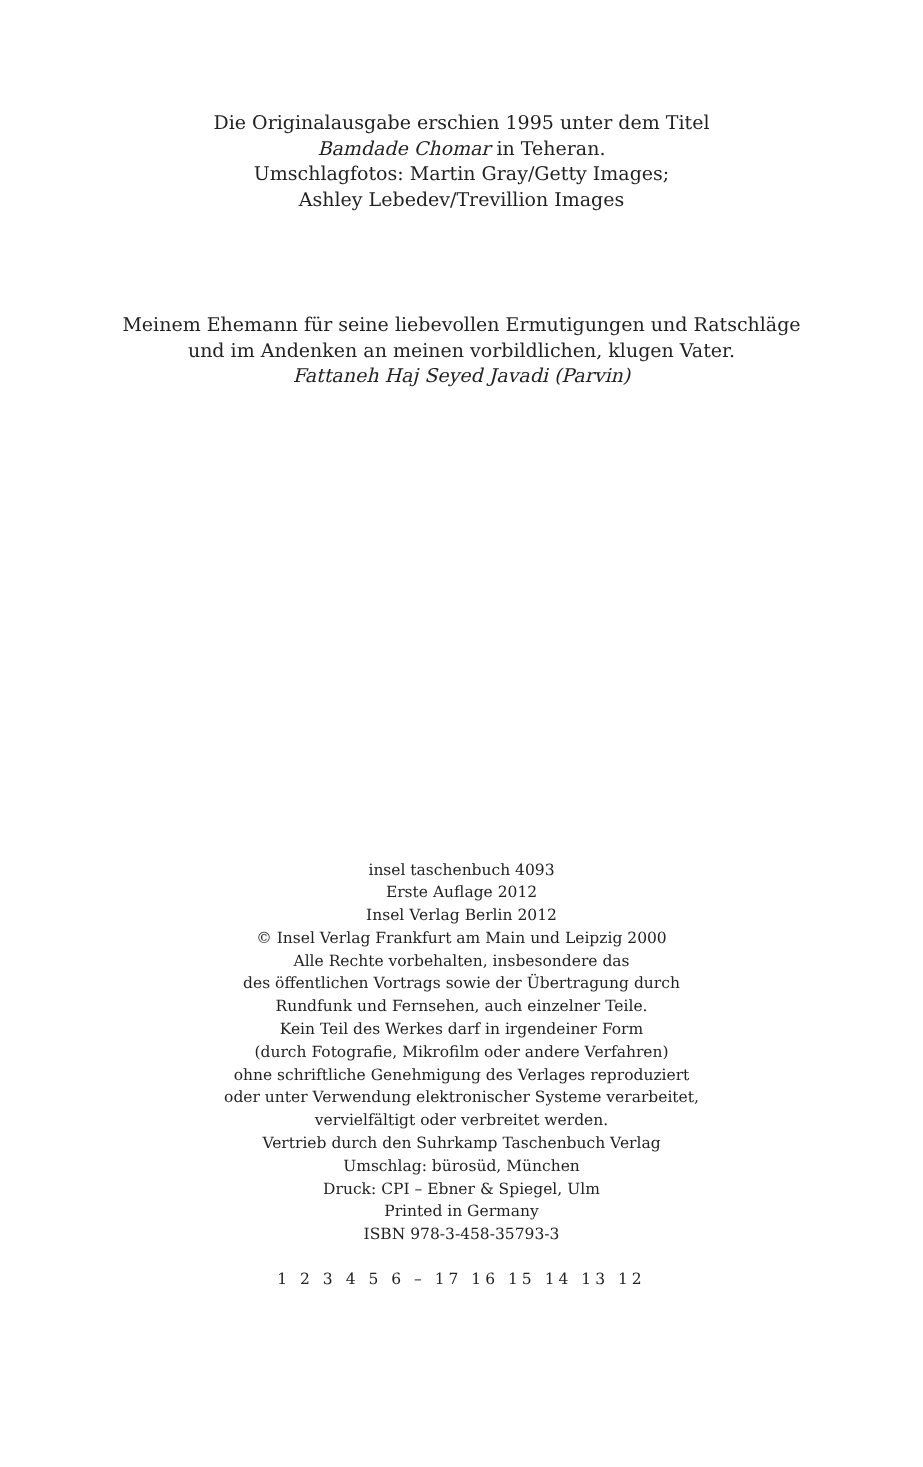Die Originalausgabe erschien 1995 unter dem Titel
Bamdade Chomar in Teheran.
Umschlagfotos: Martin Gray/Getty Images;
Ashley Lebedev/Trevillion Images
Meinem Ehemann für seine liebevollen Ermutigungen und Ratschläge
und im Andenken an meinen vorbildlichen, klugen Vater.
Fattaneh Haj Seyed Javadi (Parvin)
insel taschenbuch 4093
Erste Auflage 2012
Insel Verlag Berlin 2012
© Insel Verlag Frankfurt am Main und Leipzig 2000
Alle Rechte vorbehalten, insbesondere das
des öffentlichen Vortrags sowie der Übertragung durch
Rundfunk und Fernsehen, auch einzelner Teile.
Kein Teil des Werkes darf in irgendeiner Form
(durch Fotografie, Mikrofilm oder andere Verfahren)
ohne schriftliche Genehmigung des Verlages reproduziert
oder unter Verwendung elektronischer Systeme verarbeitet,
vervielfältigt oder verbreitet werden.
Vertrieb durch den Suhrkamp Taschenbuch Verlag
Umschlag: bürosüd, München
Druck: CPI – Ebner & Spiegel, Ulm
Printed in Germany
ISBN 978-3-458-35793-3
1 2 3 4 5 6 – 17 16 15 14 13 12